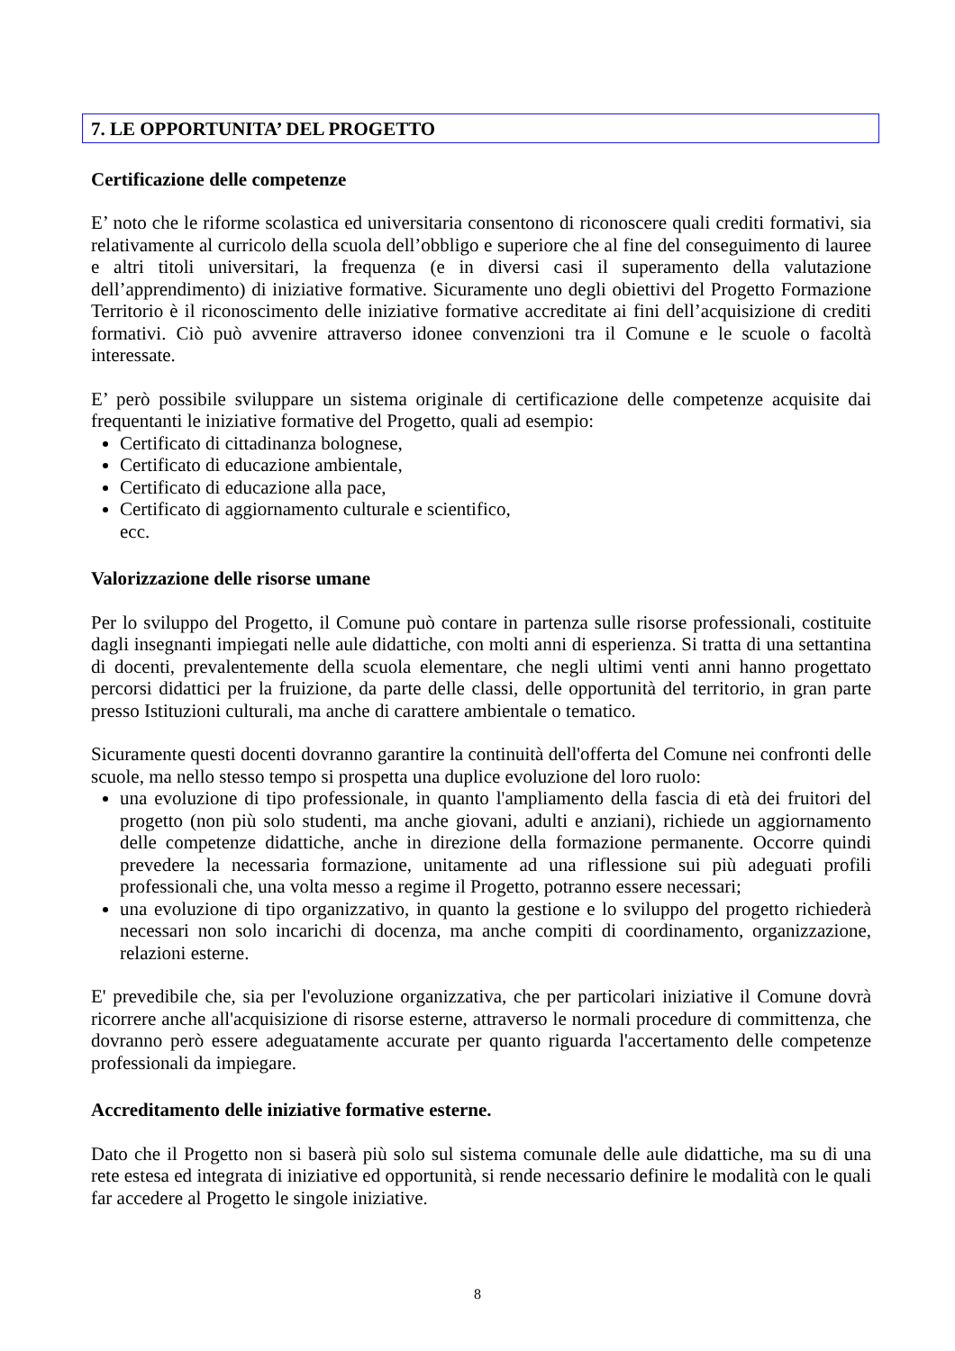7. LE OPPORTUNITA’ DEL PROGETTO
Certificazione delle competenze
E’ noto che le riforme scolastica ed universitaria consentono di riconoscere quali crediti formativi, sia relativamente al curricolo della scuola dell’obbligo e superiore che al fine del conseguimento di lauree e altri titoli universitari, la frequenza (e in diversi casi il superamento della valutazione dell’apprendimento) di iniziative formative. Sicuramente uno degli obiettivi del Progetto Formazione Territorio è il riconoscimento delle iniziative formative accreditate ai fini dell’acquisizione di crediti formativi. Ciò può avvenire attraverso idonee convenzioni tra il Comune e le scuole o facoltà interessate.
E’ però possibile sviluppare un sistema originale di certificazione delle competenze acquisite dai frequentanti le iniziative formative del Progetto, quali ad esempio:
Certificato di cittadinanza bolognese,
Certificato di educazione ambientale,
Certificato di educazione alla pace,
Certificato di aggiornamento culturale e scientifico,
ecc.
Valorizzazione delle risorse umane
Per lo sviluppo del Progetto, il Comune può contare in partenza sulle risorse professionali, costituite dagli insegnanti impiegati nelle aule didattiche, con molti anni di esperienza. Si tratta di una settantina di docenti, prevalentemente della scuola elementare, che negli ultimi venti anni hanno progettato percorsi didattici per la fruizione, da parte delle classi, delle opportunità del territorio, in gran parte presso Istituzioni culturali, ma anche di carattere ambientale o tematico.
Sicuramente questi docenti dovranno garantire la continuità dell'offerta del Comune nei confronti delle scuole, ma nello stesso tempo si prospetta una duplice evoluzione del loro ruolo:
una evoluzione di tipo professionale, in quanto l'ampliamento della fascia di età dei fruitori del progetto (non più solo studenti, ma anche giovani, adulti e anziani), richiede un aggiornamento delle competenze didattiche, anche in direzione della formazione permanente. Occorre quindi prevedere la necessaria formazione, unitamente ad una riflessione sui più adeguati profili professionali che, una volta messo a regime il Progetto, potranno essere necessari;
una evoluzione di tipo organizzativo, in quanto la gestione e lo sviluppo del progetto richiederà necessari non solo incarichi di docenza, ma anche compiti di coordinamento, organizzazione, relazioni esterne.
E' prevedibile che, sia per l'evoluzione organizzativa, che per particolari iniziative il Comune dovrà ricorrere anche all'acquisizione di risorse esterne, attraverso le normali procedure di committenza, che dovranno però essere adeguatamente accurate per quanto riguarda l'accertamento delle competenze professionali da impiegare.
Accreditamento delle iniziative formative esterne.
Dato che il Progetto non si baserà più solo sul sistema comunale delle aule didattiche, ma su di una rete estesa ed integrata di iniziative ed opportunità, si rende necessario definire le modalità con le quali far accedere al Progetto le singole iniziative.
8